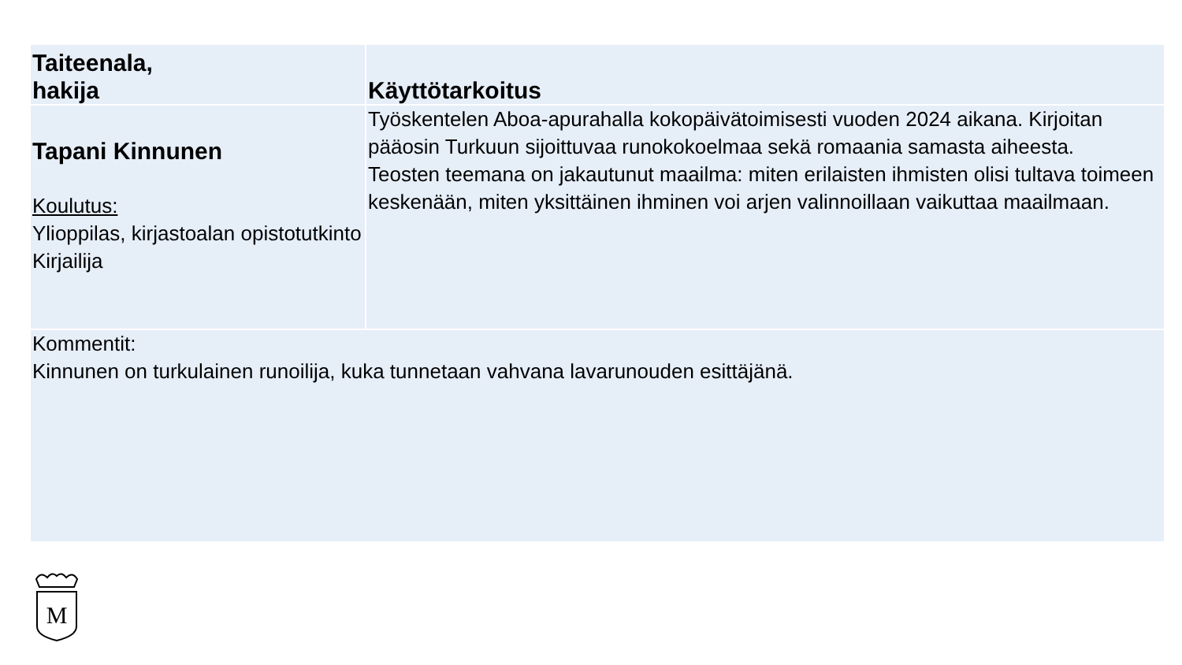| Taiteenala, hakija | Käyttötarkoitus |
| --- | --- |
| Tapani Kinnunen Koulutus: Ylioppilas, kirjastoalan opistotutkinto Kirjailija | Työskentelen Aboa-apurahalla kokopäivätoimisesti vuoden 2024 aikana. Kirjoitan pääosin Turkuun sijoittuvaa runokokoelmaa sekä romaania samasta aiheesta. Teosten teemana on jakautunut maailma: miten erilaisten ihmisten olisi tultava toimeen keskenään, miten yksittäinen ihminen voi arjen valinnoillaan vaikuttaa maailmaan. |
| Kommentit: Kinnunen on turkulainen runoilija, kuka tunnetaan vahvana lavarunouden esittäjänä. | |
M